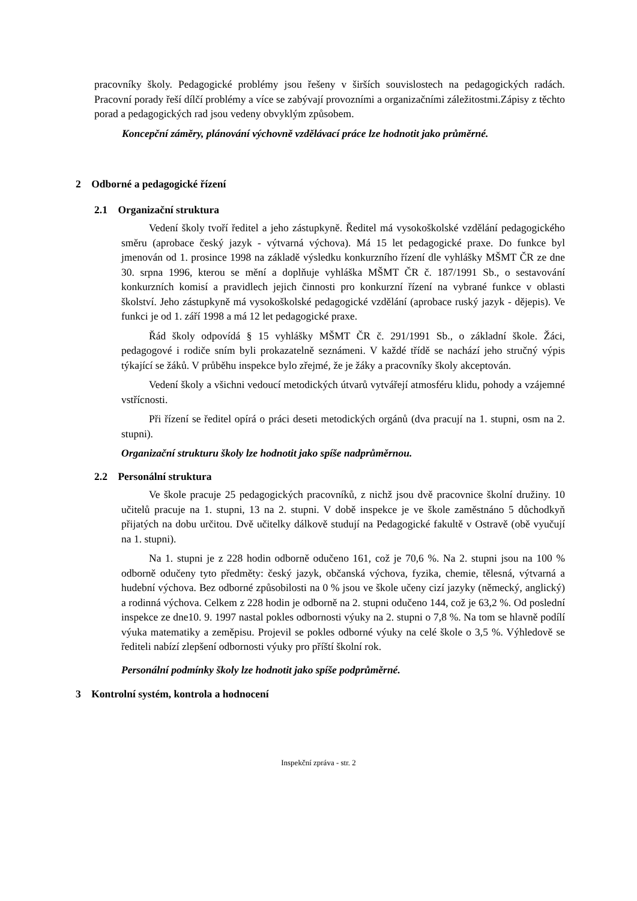pracovníky školy. Pedagogické problémy jsou řešeny v širších souvislostech na pedagogických radách. Pracovní porady řeší dílčí problémy a více se zabývají provozními a organizačními záležitostmi.Zápisy z těchto porad a pedagogických rad jsou vedeny obvyklým způsobem.
Koncepční záměry, plánování výchovně vzdělávací práce lze hodnotit jako průměrné.
2 Odborné a pedagogické řízení
2.1 Organizační struktura
Vedení školy tvoří ředitel a jeho zástupkyně. Ředitel má vysokoškolské vzdělání pedagogického směru (aprobace český jazyk - výtvarná výchova). Má 15 let pedagogické praxe. Do funkce byl jmenován od 1. prosince 1998 na základě výsledku konkurzního řízení dle vyhlášky MŠMT ČR ze dne 30. srpna 1996, kterou se mění a doplňuje vyhláška MŠMT ČR č. 187/1991 Sb., o sestavování konkurzních komisí a pravidlech jejich činnosti pro konkurzní řízení na vybrané funkce v oblasti školství. Jeho zástupkyně má vysokoškolské pedagogické vzdělání (aprobace ruský jazyk - dějepis). Ve funkci je od 1. září 1998 a má 12 let pedagogické praxe.
Řád školy odpovídá § 15 vyhlášky MŠMT ČR č. 291/1991 Sb., o základní škole. Žáci, pedagogové i rodiče sním byli prokazatelně seznámeni. V každé třídě se nachází jeho stručný výpis týkající se žáků. V průběhu inspekce bylo zřejmé, že je žáky a pracovníky školy akceptován.
Vedení školy a všichni vedoucí metodických útvarů vytvářejí atmosféru klidu, pohody a vzájemné vstřícnosti.
Při řízení se ředitel opírá o práci deseti metodických orgánů (dva pracují na 1. stupni, osm na 2. stupni).
Organizační strukturu školy lze hodnotit jako spíše nadprůměrnou.
2.2 Personální struktura
Ve škole pracuje 25 pedagogických pracovníků, z nichž jsou dvě pracovnice školní družiny. 10 učitelů pracuje na 1. stupni, 13 na 2. stupni. V době inspekce je ve škole zaměstnáno 5 důchodkyň přijatých na dobu určitou. Dvě učitelky dálkově studují na Pedagogické fakultě v Ostravě (obě vyučují na 1. stupni).
Na 1. stupni je z 228 hodin odborně odučeno 161, což je 70,6 %. Na 2. stupni jsou na 100 % odborně odučeny tyto předměty: český jazyk, občanská výchova, fyzika, chemie, tělesná, výtvarná a hudební výchova. Bez odborné způsobilosti na 0 % jsou ve škole učeny cizí jazyky (německý, anglický) a rodinná výchova. Celkem z 228 hodin je odborně na 2. stupni odučeno 144, což je 63,2 %. Od poslední inspekce ze dne10. 9. 1997 nastal pokles odbornosti výuky na 2. stupni o 7,8 %. Na tom se hlavně podílí výuka matematiky a zeměpisu. Projevil se pokles odborné výuky na celé škole o 3,5 %. Výhledově se řediteli nabízí zlepšení odbornosti výuky pro příští školní rok.
Personální podmínky školy lze hodnotit jako spíše podprůměrné.
3 Kontrolní systém, kontrola a hodnocení
Inspekční zpráva - str. 2